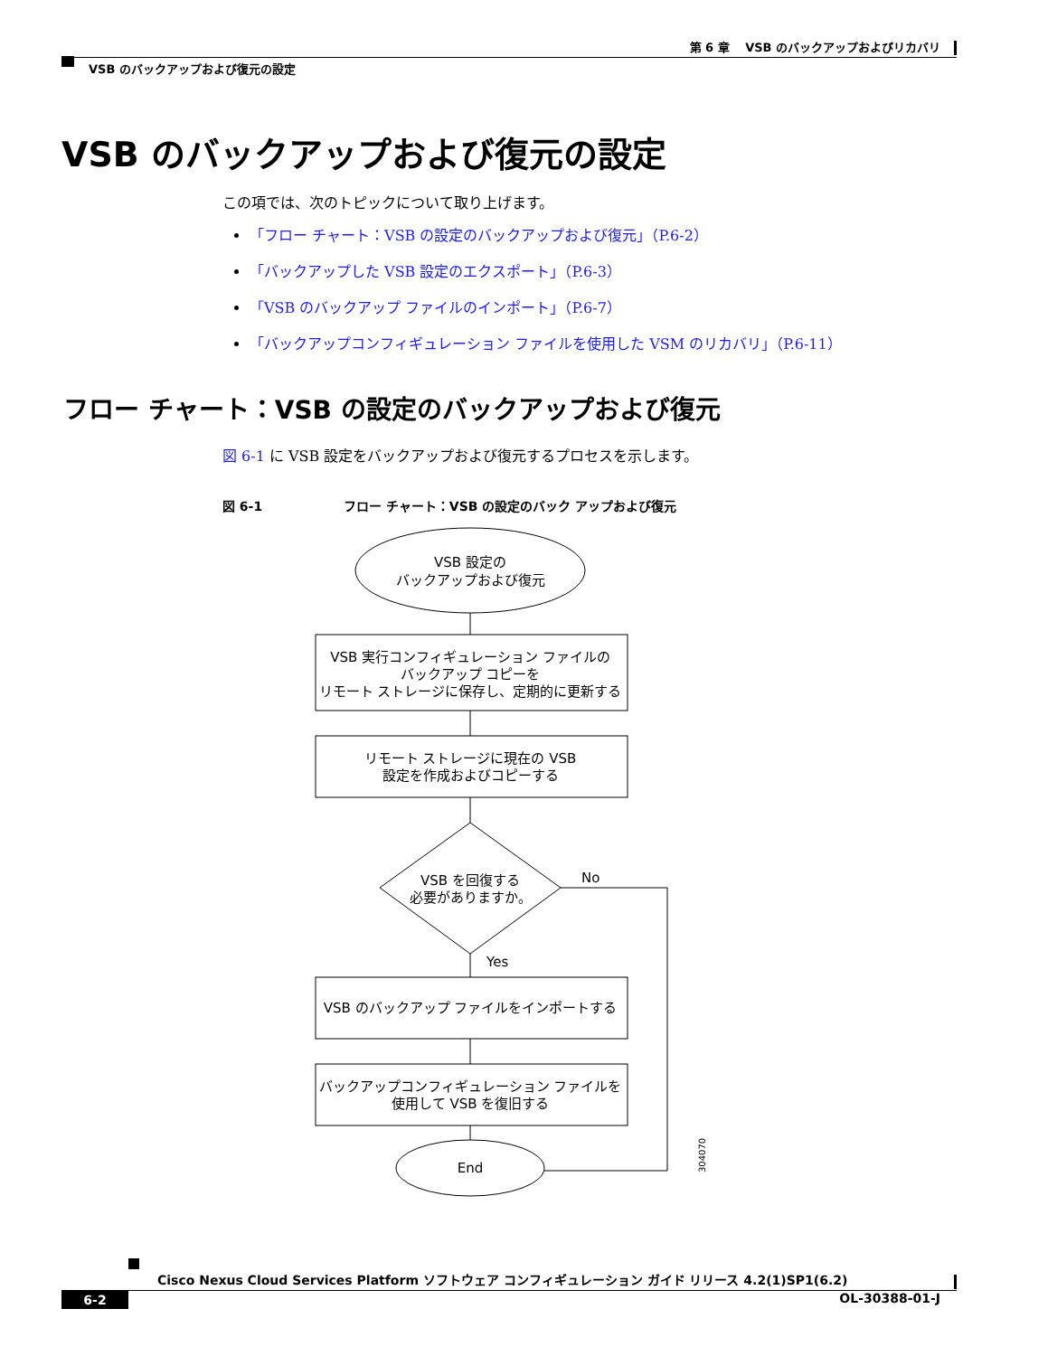第 6 章　 VSB のバックアップおよびリカバリ
VSB のバックアップおよび復元の設定
VSB のバックアップおよび復元の設定
この項では、次のトピックについて取り上げます。
「フロー チャート：VSB の設定のバックアップおよび復元」（P.6-2）
「バックアップした VSB 設定のエクスポート」（P.6-3）
「VSB のバックアップ ファイルのインポート」（P.6-7）
「バックアップコンフィギュレーション ファイルを使用した VSM のリカバリ」（P.6-11）
フロー チャート：VSB の設定のバックアップおよび復元
図 6-1 に VSB 設定をバックアップおよび復元するプロセスを示します。
図 6-1 フロー チャート：VSB の設定のバック アップおよび復元
VSB 設定の
バックアップおよび復元
VSB 実行コンフィギュレーション ファイルの
バックアップ コピーを
リモート ストレージに保存し、定期的に更新する
リモート ストレージに現在の VSB
設定を作成およびコピーする
VSB を回復する
必要がありますか。
No
Yes
VSB のバックアップ ファイルをインポートする
バックアップコンフィギュレーション ファイルを
使用して VSB を復旧する
End
304070
Cisco Nexus Cloud Services Platform ソフトウェア コンフィギュレーション ガイド リリース 4.2(1)SP1(6.2)
6-2 OL-30388-01-J